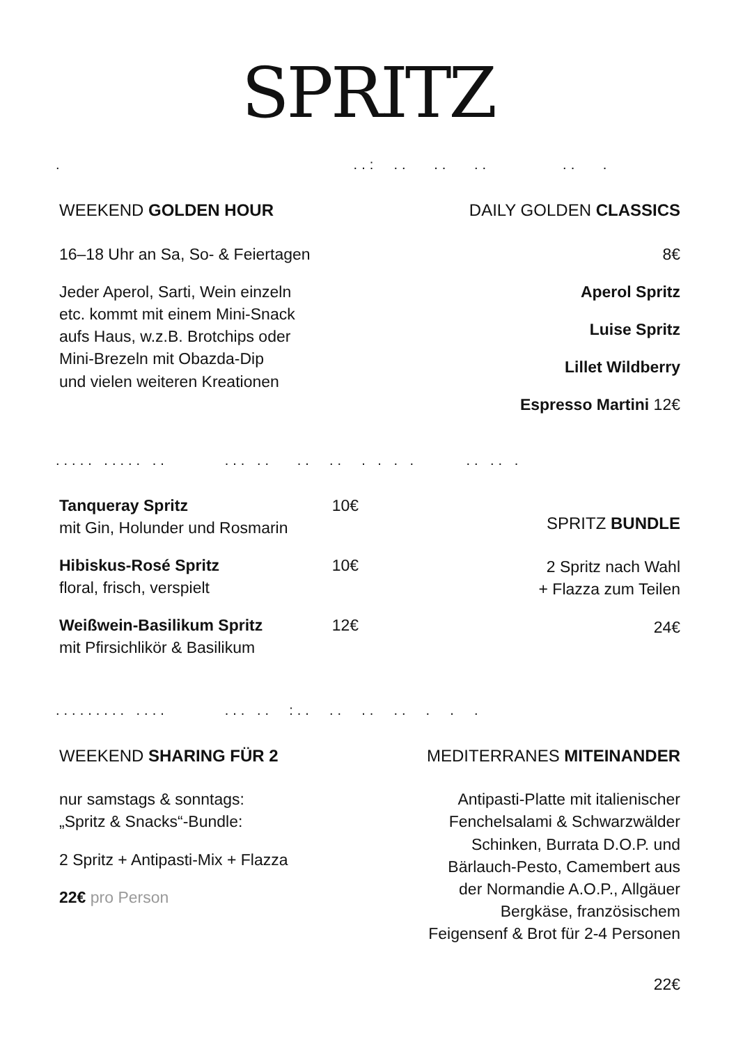SPRITZ
. ..: .. .. .. .. .
WEEKEND GOLDEN HOUR
16–18 Uhr an Sa, So- & Feiertagen
Jeder Aperol, Sarti, Wein einzeln
etc. kommt mit einem Mini-Snack
aufs Haus, w.z.B. Brotchips oder
Mini-Brezeln mit Obazda-Dip
und vielen weiteren Kreationen
DAILY GOLDEN CLASSICS
8€
Aperol Spritz
Luise Spritz
Lillet Wildberry
Espresso Martini 12€
..... ..... .. ... .. .. .. . . . . .. .. .
Tanqueray Spritz 10€
mit Gin, Holunder und Rosmarin
Hibiskus-Rosé Spritz 10€
floral, frisch, verspielt
Weißwein-Basilikum Spritz 12€
mit Pfirsichlikör & Basilikum
SPRITZ BUNDLE
2 Spritz nach Wahl
+ Flazza zum Teilen
24€
......... .... ... .. :.. .. .. .. . . .
WEEKEND SHARING FÜR 2
nur samstags & sonntags:
„Spritz & Snacks“-Bundle:
2 Spritz + Antipasti-Mix + Flazza
22€ pro Person
MEDITERRANES MITEINANDER
Antipasti-Platte mit italienischer
Fenchelsalami & Schwarzwälder
Schinken, Burrata D.O.P. und
Bärlauch-Pesto, Camembert aus
der Normandie A.O.P., Allgäuer
Bergkäse, französischem
Feigensenf & Brot für 2-4 Personen
22€